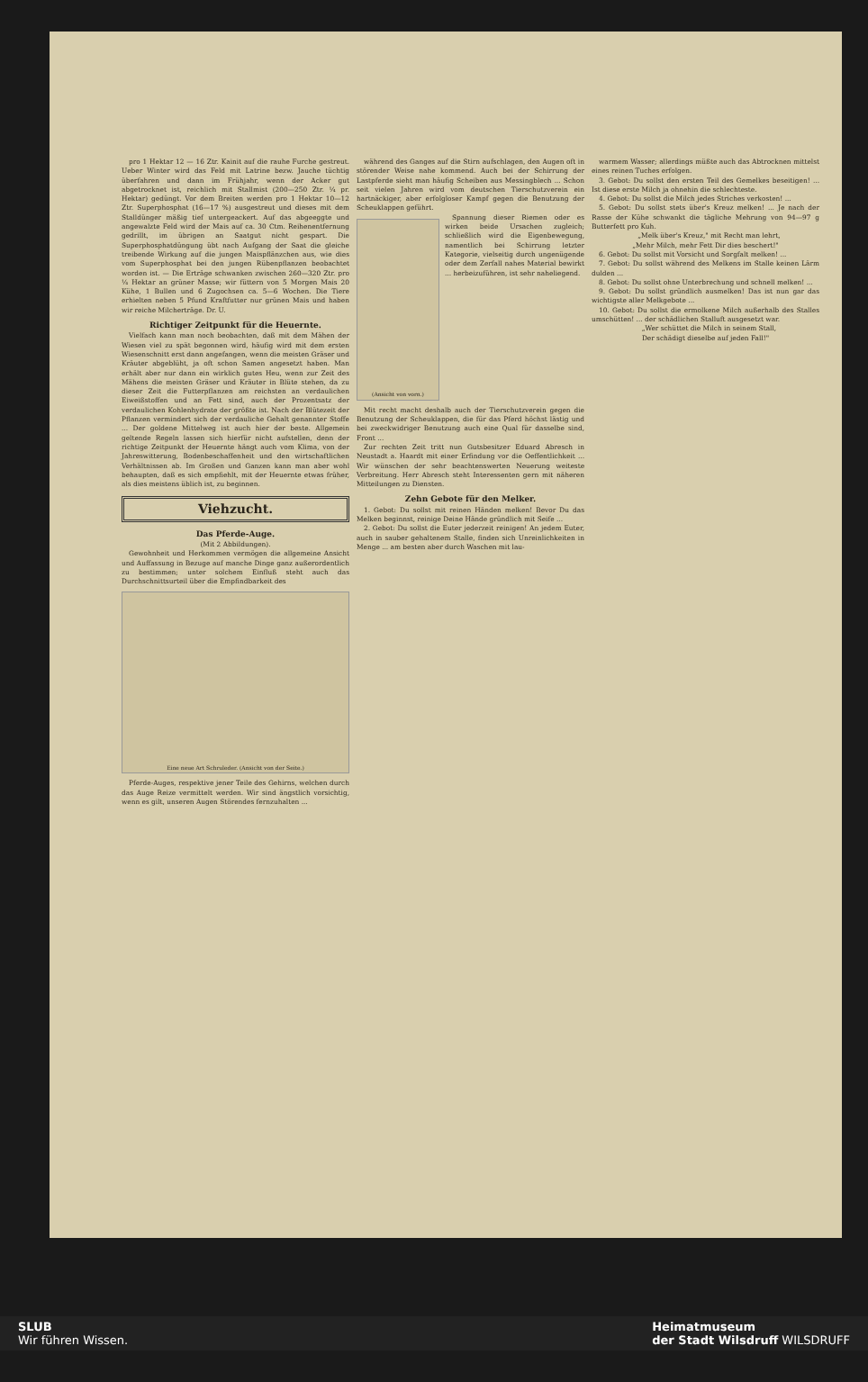pro 1 Hektar 12 — 16 Ztr. Kainit auf die rauhe Furche gestreut. Ueber Winter wird das Feld mit Latrine bezw. Jauche tüchtig überfahren und dann im Frühjahr, wenn der Acker gut abgetrocknet ist, reichlich mit Stallmist (200—250 Ztr. ¼ pr. Hektar) gedüngt. Vor dem Breiten werden pro 1 Hektar 10—12 Ztr. Superphosphat (16—17 %) ausgestreut und dieses mit dem Stalldünger mäßig tief untergeackert. Auf das abgeeggte und angewalzte Feld wird der Mais auf ca. 30 Ctm. Reihenentfernung gedrillt, im übrigen an Saatgut nicht gespart. Die Superphosphatdüngung übt nach Aufgang der Saat die gleiche treibende Wirkung auf die jungen Maispflänzchen aus, wie dies vom Superphosphat bei den jungen Rübenpflanzen beobachtet worden ist. — Die Erträge schwanken zwischen 260—320 Ztr. pro ¼ Hektar an grüner Masse; wir füttern von 5 Morgen Mais 20 Kühe, 1 Bullen und 6 Zugochsen ca. 5—6 Wochen. Die Tiere erhielten neben 5 Pfund Kraftfutter nur grünen Mais und haben wir reiche Milcherträge. Dr. U.
Richtiger Zeitpunkt für die Heuernte.
Vielfach kann man noch beobachten, daß mit dem Mähen der Wiesen viel zu spät begonnen wird, häufig wird mit dem ersten Wiesenschnitt erst dann angefangen, wenn die meisten Gräser und Kräuter abgeblüht, ja oft schon Samen angesetzt haben. Man erhält aber nur dann ein wirklich gutes Heu, wenn zur Zeit des Mähens die meisten Gräser und Kräuter in Blüte stehen, da zu dieser Zeit die Futterpflanzen am reichsten an verdaulichen Eiweißstoffen und an Fett sind, auch der Prozentsatz der verdaulichen Kohlenhydrate der größte ist. Nach der Blütezeit der Pflanzen vermindert sich der verdauliche Gehalt genannter Stoffe ... Der goldene Mittelweg ist auch hier der beste. Allgemein geltende Regeln lassen sich hierfür nicht aufstellen, denn der richtige Zeitpunkt der Heuernte hängt auch vom Klima, von der Jahreswitterung, Bodenbeschaffenheit und den wirtschaftlichen Verhältnissen ab. Im Großen und Ganzen kann man aber wohl behaupten, daß es sich empfiehlt, mit der Heuernte etwas früher, als dies meistens üblich ist, zu beginnen.
Viehzucht.
Das Pferde-Auge.
(Mit 2 Abbildungen).
Gewohnheit und Herkommen vermögen die allgemeine Ansicht und Auffassung in Bezuge auf manche Dinge ganz außerordentlich zu bestimmen; unter solchem Einfluß steht auch das Durchschnittsurteil über die Empfindbarkeit des
Eine neue Art Schruleder. (Ansicht von der Seite.)
Pferde-Auges, respektive jener Teile des Gehirns, welchen durch das Auge Reize vermittelt werden. Wir sind ängstlich vorsichtig, wenn es gilt, unseren Augen Störendes fernzuhalten ...
während des Ganges auf die Stirn aufschlagen, den Augen oft in störender Weise nahe kommend. Auch bei der Schirrung der Lastpferde sieht man häufig Scheiben aus Messingblech ... Schon seit vielen Jahren wird vom deutschen Tierschutzverein ein hartnäckiger, aber erfolgloser Kampf gegen die Benutzung der Scheuklappen geführt.
(Ansicht von vorn.)
Spannung dieser Riemen oder es wirken beide Ursachen zugleich; schließlich wird die Eigenbewegung, namentlich bei Schirrung letzter Kategorie, vielseitig durch ungenügende oder dem Zerfall nahes Material bewirkt ... herbeizuführen, ist sehr naheliegend.
Mit recht macht deshalb auch der Tierschutzverein gegen die Benutzung der Scheuklappen, die für das Pferd höchst lästig und bei zweckwidriger Benutzung auch eine Qual für dasselbe sind, Front ...
Zur rechten Zeit tritt nun Gutsbesitzer Eduard Abresch in Neustadt a. Haardt mit einer Erfindung vor die Oeffentlichkeit ... Wir wünschen der sehr beachtenswerten Neuerung weiteste Verbreitung. Herr Abresch steht Interessenten gern mit näheren Mitteilungen zu Diensten.
Zehn Gebote für den Melker.
1. Gebot: Du sollst mit reinen Händen melken! Bevor Du das Melken beginnst, reinige Deine Hände gründlich mit Seife ...
2. Gebot: Du sollst die Euter jederzeit reinigen! An jedem Euter, auch in sauber gehaltenem Stalle, finden sich Unreinlichkeiten in Menge ... am besten aber durch Waschen mit lau-
warmem Wasser; allerdings müßte auch das Abtrocknen mittelst eines reinen Tuches erfolgen.
3. Gebot: Du sollst den ersten Teil des Gemelkes beseitigen! ... Ist diese erste Milch ja ohnehin die schlechteste.
4. Gebot: Du sollst die Milch jedes Striches verkosten! ...
5. Gebot: Du sollst stets über's Kreuz melken! ... Je nach der Rasse der Kühe schwankt die tägliche Mehrung von 94—97 g Butterfett pro Kuh.
„Melk über's Kreuz," mit Recht man lehrt,
„Mehr Milch, mehr Fett Dir dies beschert!"
6. Gebot: Du sollst mit Vorsicht und Sorgfalt melken! ...
7. Gebot: Du sollst während des Melkens im Stalle keinen Lärm dulden ...
8. Gebot: Du sollst ohne Unterbrechung und schnell melken! ...
9. Gebot: Du sollst gründlich ausmelken! Das ist nun gar das wichtigste aller Melkgebote ...
10. Gebot: Du sollst die ermolkene Milch außerhalb des Stalles umschütten! ... der schädlichen Stalluft ausgesetzt war.
„Wer schüttet die Milch in seinem Stall,
Der schädigt dieselbe auf jeden Fall!"
SLUB
Wir führen Wissen.
Heimatmuseum
der Stadt Wilsdruff WILSDRUFF